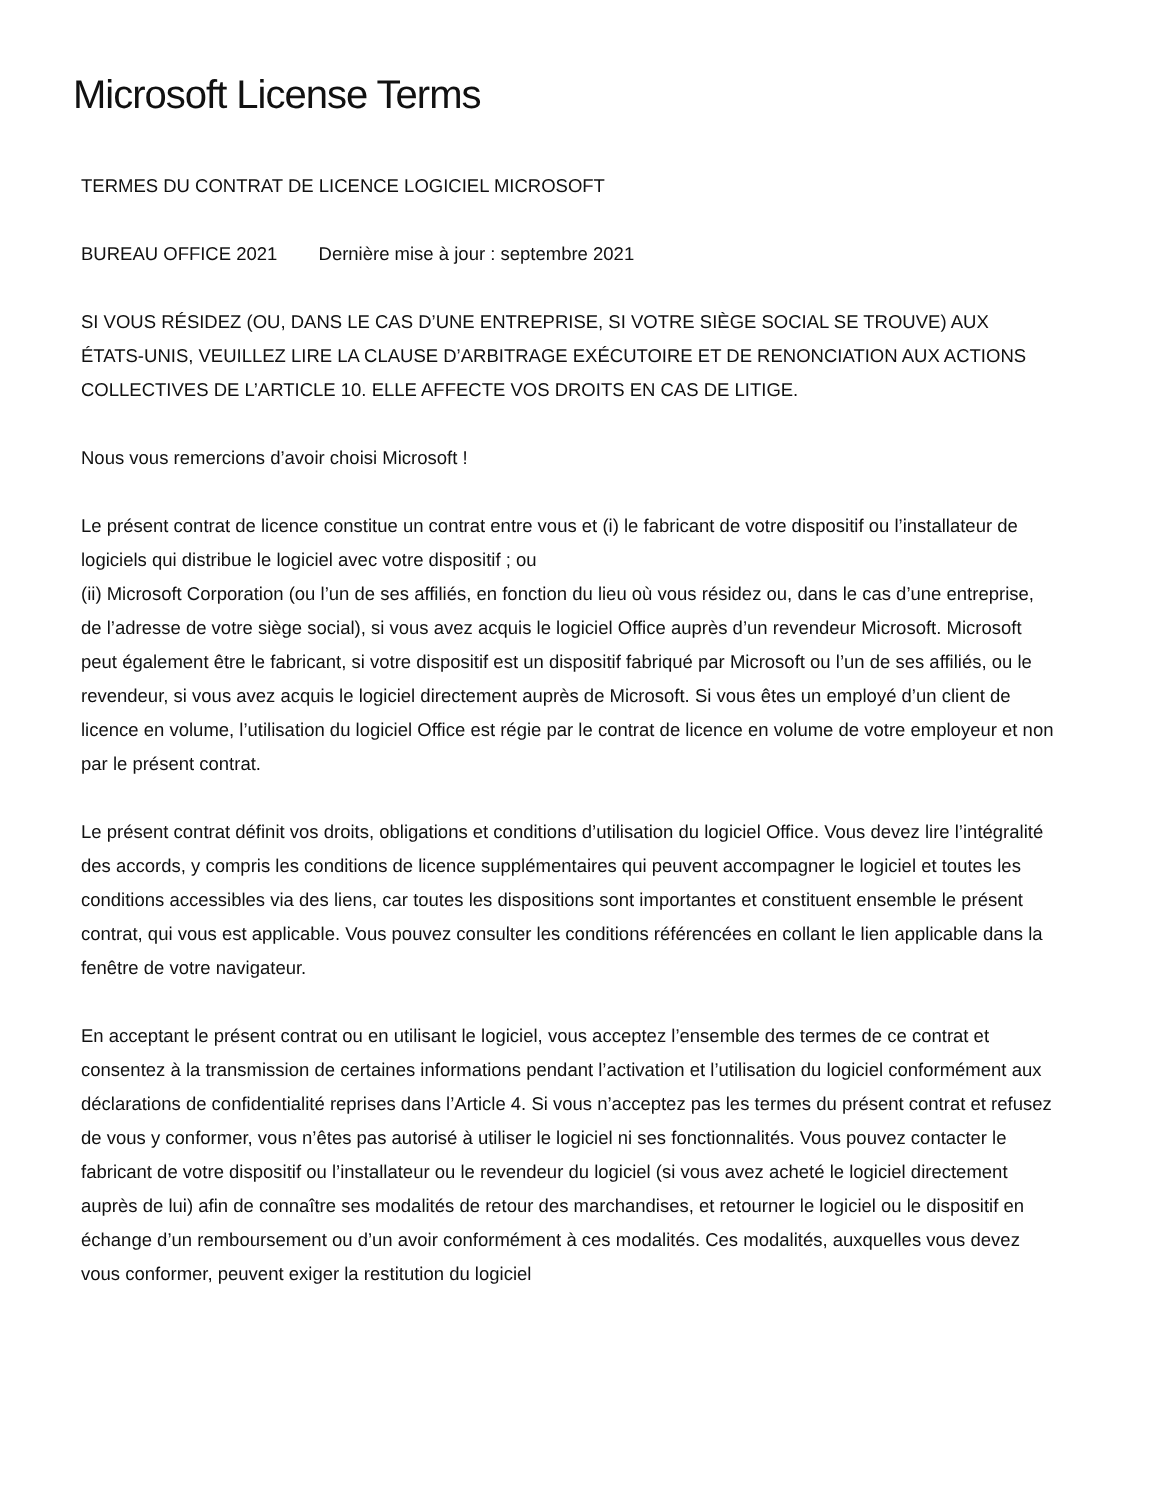Microsoft License Terms
TERMES DU CONTRAT DE LICENCE LOGICIEL MICROSOFT
BUREAU OFFICE 2021 Dernière mise à jour : septembre 2021
SI VOUS RÉSIDEZ (OU, DANS LE CAS D’UNE ENTREPRISE, SI VOTRE SIÈGE SOCIAL SE TROUVE) AUX ÉTATS-UNIS, VEUILLEZ LIRE LA CLAUSE D’ARBITRAGE EXÉCUTOIRE ET DE RENONCIATION AUX ACTIONS COLLECTIVES DE L’ARTICLE 10. ELLE AFFECTE VOS DROITS EN CAS DE LITIGE.
Nous vous remercions d’avoir choisi Microsoft !
Le présent contrat de licence constitue un contrat entre vous et (i) le fabricant de votre dispositif ou l’installateur de logiciels qui distribue le logiciel avec votre dispositif ; ou
(ii) Microsoft Corporation (ou l’un de ses affiliés, en fonction du lieu où vous résidez ou, dans le cas d’une entreprise, de l’adresse de votre siège social), si vous avez acquis le logiciel Office auprès d’un revendeur Microsoft. Microsoft peut également être le fabricant, si votre dispositif est un dispositif fabriqué par Microsoft ou l’un de ses affiliés, ou le revendeur, si vous avez acquis le logiciel directement auprès de Microsoft. Si vous êtes un employé d’un client de licence en volume, l’utilisation du logiciel Office est régie par le contrat de licence en volume de votre employeur et non par le présent contrat.
Le présent contrat définit vos droits, obligations et conditions d’utilisation du logiciel Office. Vous devez lire l’intégralité des accords, y compris les conditions de licence supplémentaires qui peuvent accompagner le logiciel et toutes les conditions accessibles via des liens, car toutes les dispositions sont importantes et constituent ensemble le présent contrat, qui vous est applicable. Vous pouvez consulter les conditions référencées en collant le lien applicable dans la fenêtre de votre navigateur.
En acceptant le présent contrat ou en utilisant le logiciel, vous acceptez l’ensemble des termes de ce contrat et consentez à la transmission de certaines informations pendant l’activation et l’utilisation du logiciel conformément aux déclarations de confidentialité reprises dans l’Article 4. Si vous n’acceptez pas les termes du présent contrat et refusez de vous y conformer, vous n’êtes pas autorisé à utiliser le logiciel ni ses fonctionnalités. Vous pouvez contacter le fabricant de votre dispositif ou l’installateur ou le revendeur du logiciel (si vous avez acheté le logiciel directement auprès de lui) afin de connaître ses modalités de retour des marchandises, et retourner le logiciel ou le dispositif en échange d’un remboursement ou d’un avoir conformément à ces modalités. Ces modalités, auxquelles vous devez vous conformer, peuvent exiger la restitution du logiciel